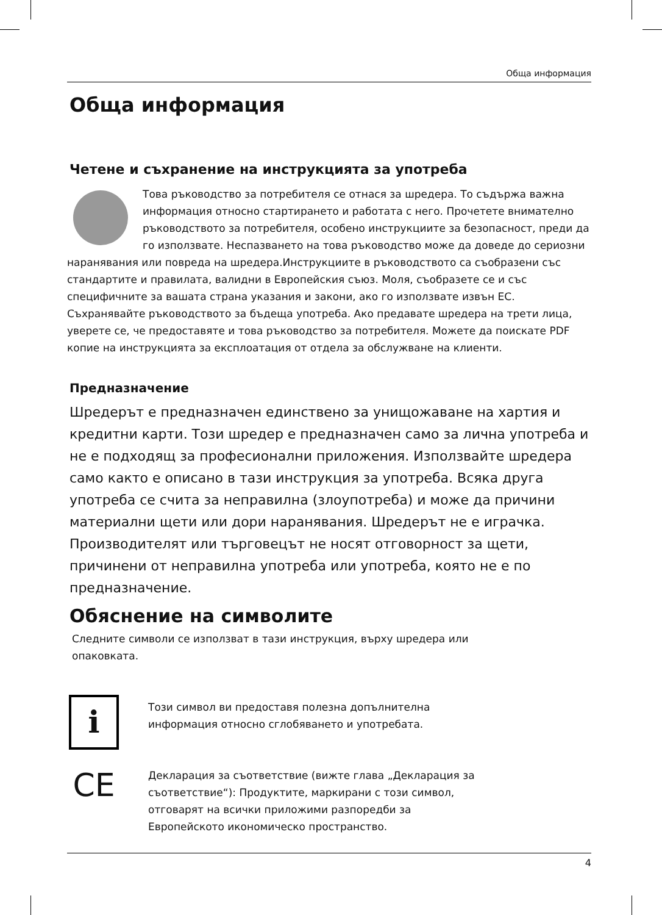Обща информация
Обща информация
Четене и съхранение на инструкцията за употреба
Това ръководство за потребителя се отнася за шредера. То съдържа важна информация относно стартирането и работата с него. Прочетете внимателно ръководството за потребителя, особено инструкциите за безопасност, преди да го използвате. Неспазването на това ръководство може да доведе до сериозни наранявания или повреда на шредера.Инструкциите в ръководството са съобразени със стандартите и правилата, валидни в Европейския съюз. Моля, съобразете се и със специфичните за вашата страна указания и закони, ако го използвате извън ЕС. Съхранявайте ръководството за бъдеща употреба. Ако предавате шредера на трети лица, уверете се, че предоставяте и това ръководство за потребителя. Можете да поискате PDF копие на инструкцията за експлоатация от отдела за обслужване на клиенти.
Предназначение
Шредерът е предназначен единствено за унищожаване на хартия и кредитни карти. Този шредер е предназначен само за лична употреба и не е подходящ за професионални приложения. Използвайте шредера само както е описано в тази инструкция за употреба. Всяка друга употреба се счита за неправилна (злоупотреба) и може да причини материални щети или дори наранявания. Шредерът не е играчка. Производителят или търговецът не носят отговорност за щети, причинени от неправилна употреба или употреба, която не е по предназначение.
Обяснение на символите
Следните символи се използват в тази инструкция, върху шредера или опаковката.
i
Този символ ви предоставя полезна допълнителна
информация относно сглобяването и употребата.
CE
Декларация за съответствие (вижте глава „Декларация за
съответствие“): Продуктите, маркирани с този символ,
отговарят на всички приложими разпоредби за
Европейското икономическо пространство.
4